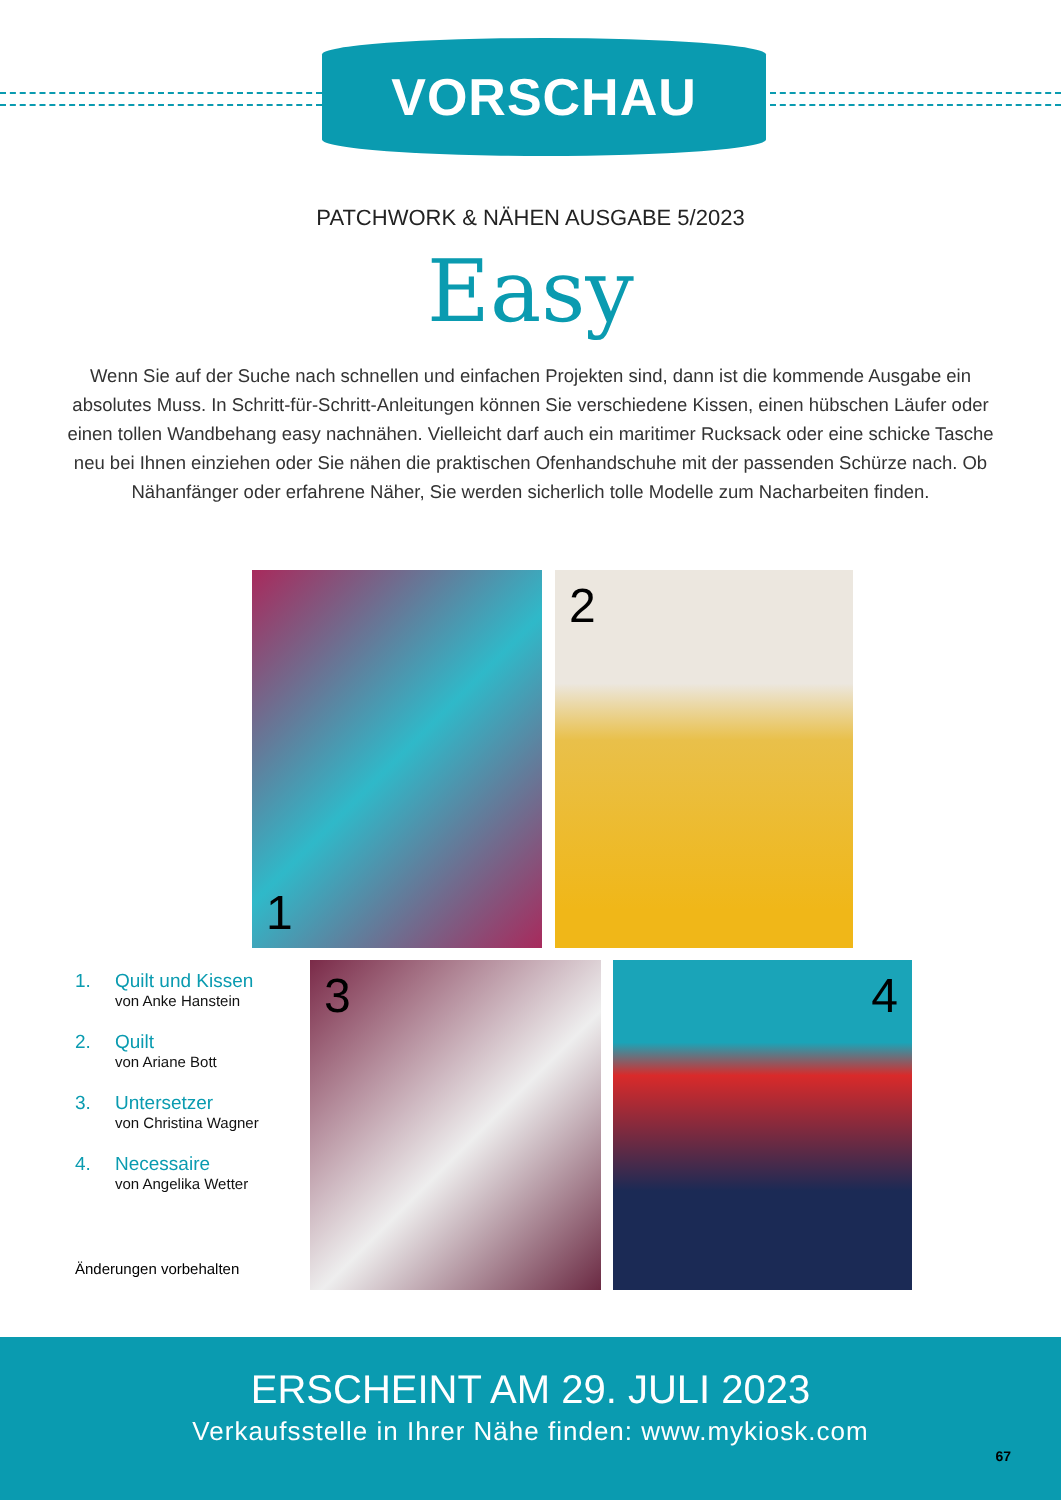VORSCHAU
PATCHWORK & NÄHEN AUSGABE 5/2023
Easy
Wenn Sie auf der Suche nach schnellen und einfachen Projekten sind, dann ist die kommende Ausgabe ein absolutes Muss. In Schritt-für-Schritt-Anleitungen können Sie verschiedene Kissen, einen hübschen Läufer oder einen tollen Wandbehang easy nachnähen. Vielleicht darf auch ein maritimer Rucksack oder eine schicke Tasche neu bei Ihnen einziehen oder Sie nähen die praktischen Ofenhandschuhe mit der passenden Schürze nach. Ob Nähanfänger oder erfahrene Näher, Sie werden sicherlich tolle Modelle zum Nacharbeiten finden.
1 2
3 4
1. Quilt und Kissen
von Anke Hanstein
2. Quilt
von Ariane Bott
3. Untersetzer
von Christina Wagner
4. Necessaire
von Angelika Wetter
Änderungen vorbehalten
ERSCHEINT AM 29. JULI 2023
Verkaufsstelle in Ihrer Nähe finden: www.mykiosk.com
67